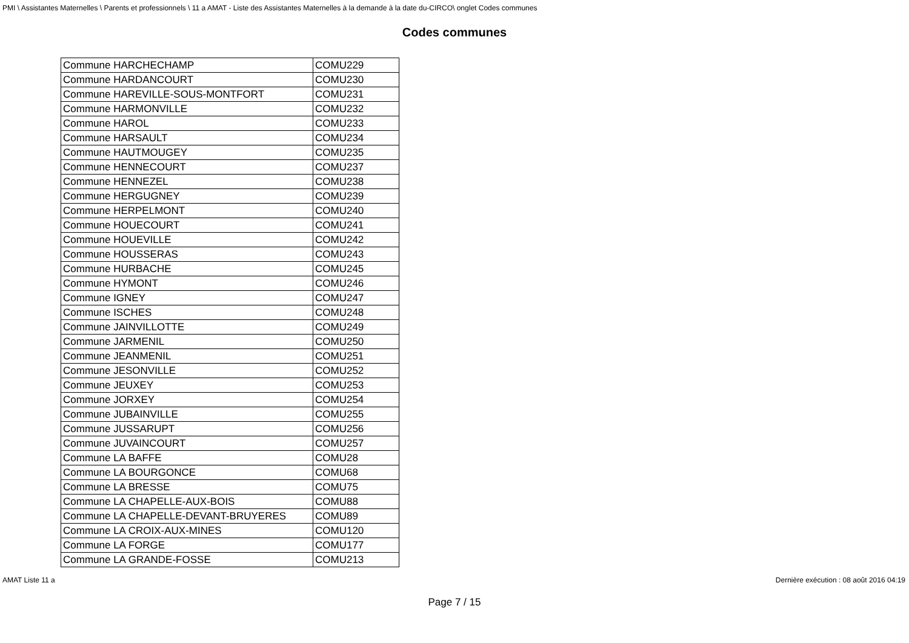PMI \ Assistantes Maternelles \ Parents et professionnels \ 11 a AMAT - Liste des Assistantes Maternelles à la demande à la date du-CIRCO\ onglet Codes communes
Codes communes
| Commune HARCHECHAMP | COMU229 |
| Commune HARDANCOURT | COMU230 |
| Commune HAREVILLE-SOUS-MONTFORT | COMU231 |
| Commune HARMONVILLE | COMU232 |
| Commune HAROL | COMU233 |
| Commune HARSAULT | COMU234 |
| Commune HAUTMOUGEY | COMU235 |
| Commune HENNECOURT | COMU237 |
| Commune HENNEZEL | COMU238 |
| Commune HERGUGNEY | COMU239 |
| Commune HERPELMONT | COMU240 |
| Commune HOUECOURT | COMU241 |
| Commune HOUEVILLE | COMU242 |
| Commune HOUSSERAS | COMU243 |
| Commune HURBACHE | COMU245 |
| Commune HYMONT | COMU246 |
| Commune IGNEY | COMU247 |
| Commune ISCHES | COMU248 |
| Commune JAINVILLOTTE | COMU249 |
| Commune JARMENIL | COMU250 |
| Commune JEANMENIL | COMU251 |
| Commune JESONVILLE | COMU252 |
| Commune JEUXEY | COMU253 |
| Commune JORXEY | COMU254 |
| Commune JUBAINVILLE | COMU255 |
| Commune JUSSARUPT | COMU256 |
| Commune JUVAINCOURT | COMU257 |
| Commune LA BAFFE | COMU28 |
| Commune LA BOURGONCE | COMU68 |
| Commune LA BRESSE | COMU75 |
| Commune LA CHAPELLE-AUX-BOIS | COMU88 |
| Commune LA CHAPELLE-DEVANT-BRUYERES | COMU89 |
| Commune LA CROIX-AUX-MINES | COMU120 |
| Commune LA FORGE | COMU177 |
| Commune LA GRANDE-FOSSE | COMU213 |
AMAT Liste 11 a Dernière exécution : 08 août 2016 04:19
Page 7 / 15